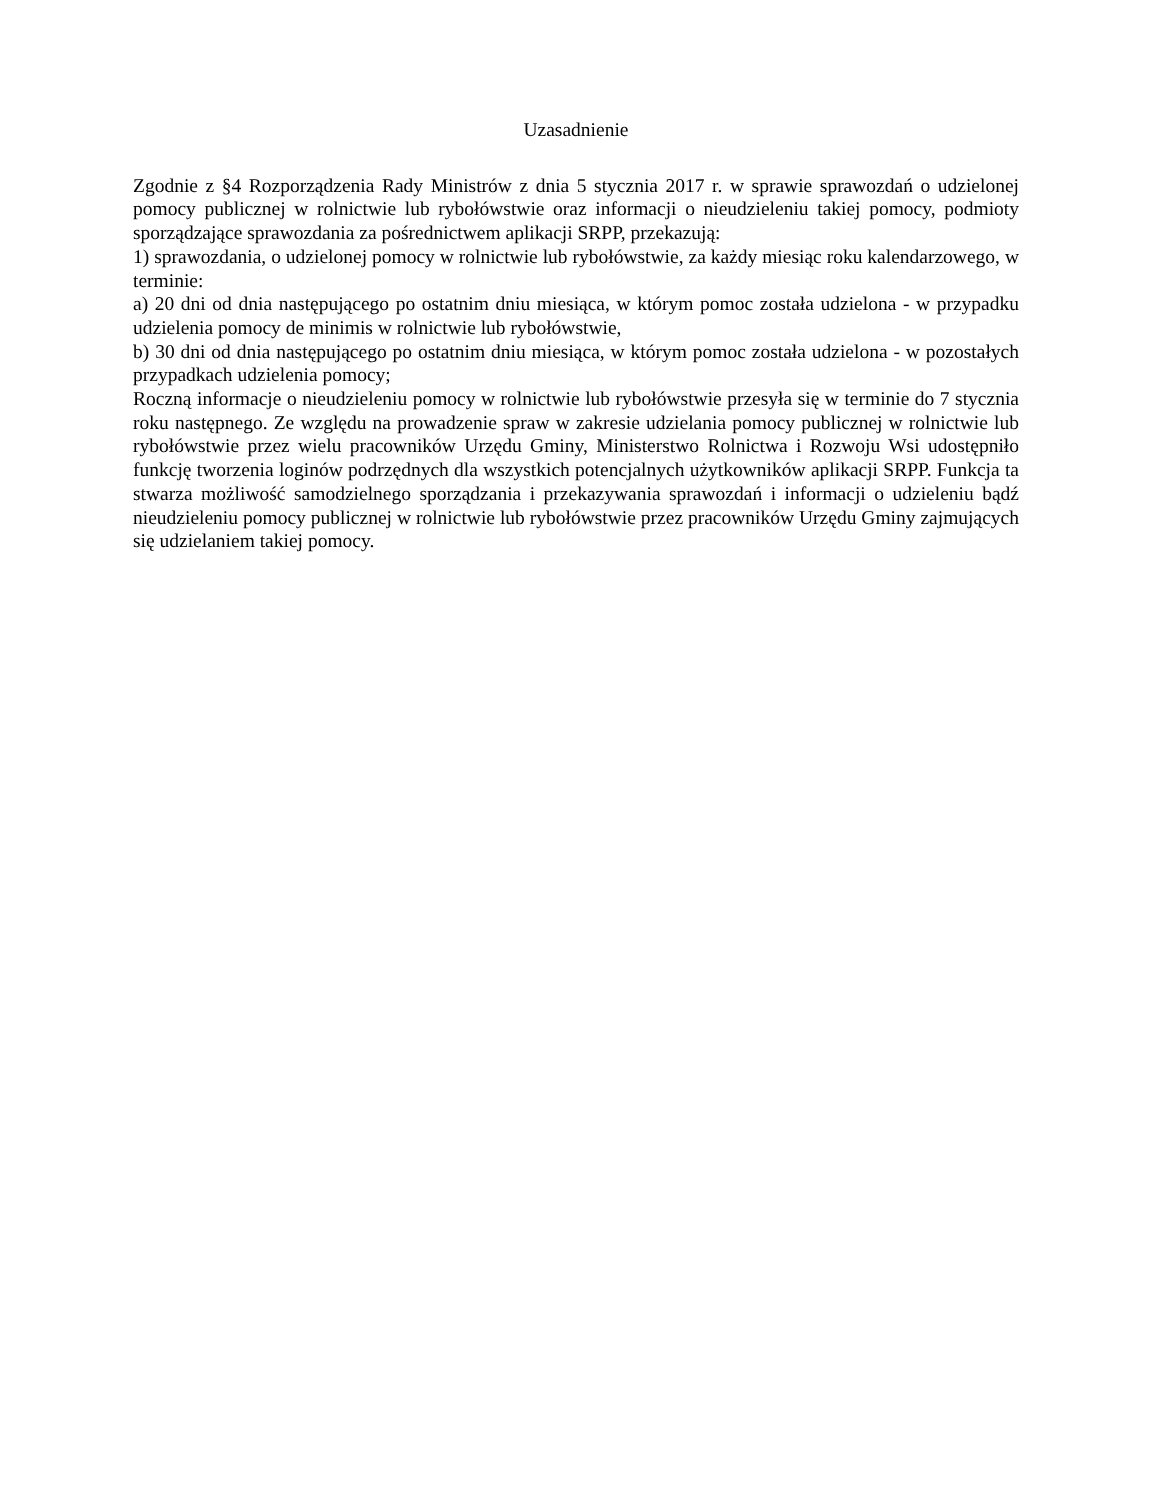Uzasadnienie
Zgodnie z §4 Rozporządzenia Rady Ministrów z dnia 5 stycznia 2017 r. w sprawie sprawozdań o udzielonej pomocy publicznej w rolnictwie lub rybołówstwie oraz informacji o nieudzieleniu takiej pomocy, podmioty sporządzające sprawozdania za pośrednictwem aplikacji SRPP, przekazują:
1) sprawozdania, o udzielonej pomocy w rolnictwie lub rybołówstwie, za każdy miesiąc roku kalendarzowego, w terminie:
a) 20 dni od dnia następującego po ostatnim dniu miesiąca, w którym pomoc została udzielona - w przypadku udzielenia pomocy de minimis w rolnictwie lub rybołówstwie,
b) 30 dni od dnia następującego po ostatnim dniu miesiąca, w którym pomoc została udzielona - w pozostałych przypadkach udzielenia pomocy;
Roczną informacje o nieudzieleniu pomocy w rolnictwie lub rybołówstwie przesyła się w terminie do 7 stycznia roku następnego. Ze względu na prowadzenie spraw w zakresie udzielania pomocy publicznej w rolnictwie lub rybołówstwie przez wielu pracowników Urzędu Gminy, Ministerstwo Rolnictwa i Rozwoju Wsi udostępniło funkcję tworzenia loginów podrzędnych dla wszystkich potencjalnych użytkowników aplikacji SRPP. Funkcja ta stwarza możliwość samodzielnego sporządzania i przekazywania sprawozdań i informacji o udzieleniu bądź nieudzieleniu pomocy publicznej w rolnictwie lub rybołówstwie przez pracowników Urzędu Gminy zajmujących się udzielaniem takiej pomocy.